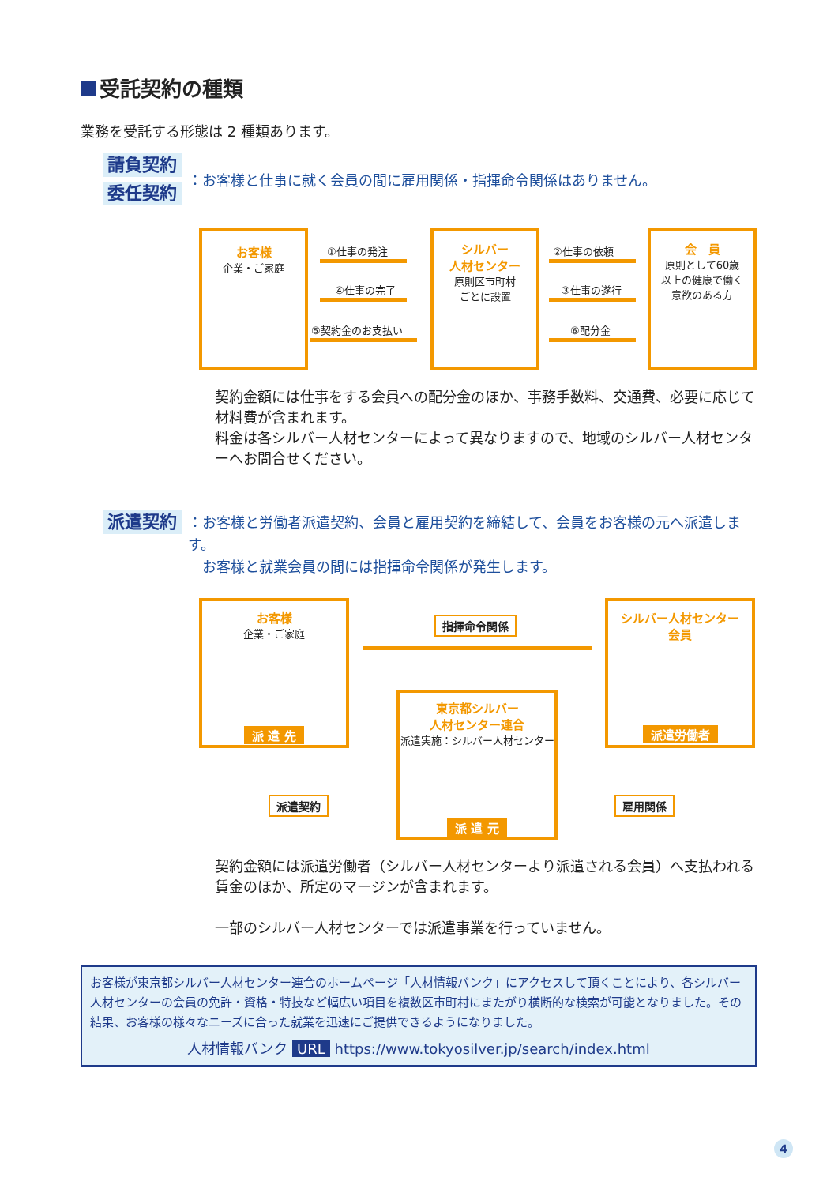受託契約の種類
業務を受託する形態は 2 種類あります。
請負契約
委任契約
：お客様と仕事に就く会員の間に雇用関係・指揮命令関係はありません。
お客様
企業・ご家庭
①仕事の発注
④仕事の完了
⑤契約金のお支払い
シルバー
人材センター
原則区市町村
ごとに設置
②仕事の依頼
③仕事の遂行
⑥配分金
会　員
原則として60歳
以上の健康で働く
意欲のある方
契約金額には仕事をする会員への配分金のほか、事務手数料、交通費、必要に応じて材料費が含まれます。
料金は各シルバー人材センターによって異なりますので、地域のシルバー人材センターへお問合せください。
派遣契約
：お客様と労働者派遣契約、会員と雇用契約を締結して、会員をお客様の元へ派遣します。
　お客様と就業会員の間には指揮命令関係が発生します。
お客様
企業・ご家庭
派 遣 先
指揮命令関係
シルバー人材センター
会員
派遣労働者
東京都シルバー
人材センター連合
派遣実施：シルバー人材センター
派 遣 元
派遣契約 雇用関係
契約金額には派遣労働者（シルバー人材センターより派遣される会員）へ支払われる賃金のほか、所定のマージンが含まれます。
一部のシルバー人材センターでは派遣事業を行っていません。
お客様が東京都シルバー人材センター連合のホームページ「人材情報バンク」にアクセスして頂くことにより、各シルバー人材センターの会員の免許・資格・特技など幅広い項目を複数区市町村にまたがり横断的な検索が可能となりました。その結果、お客様の様々なニーズに合った就業を迅速にご提供できるようになりました。
人材情報バンク URL https://www.tokyosilver.jp/search/index.html
4